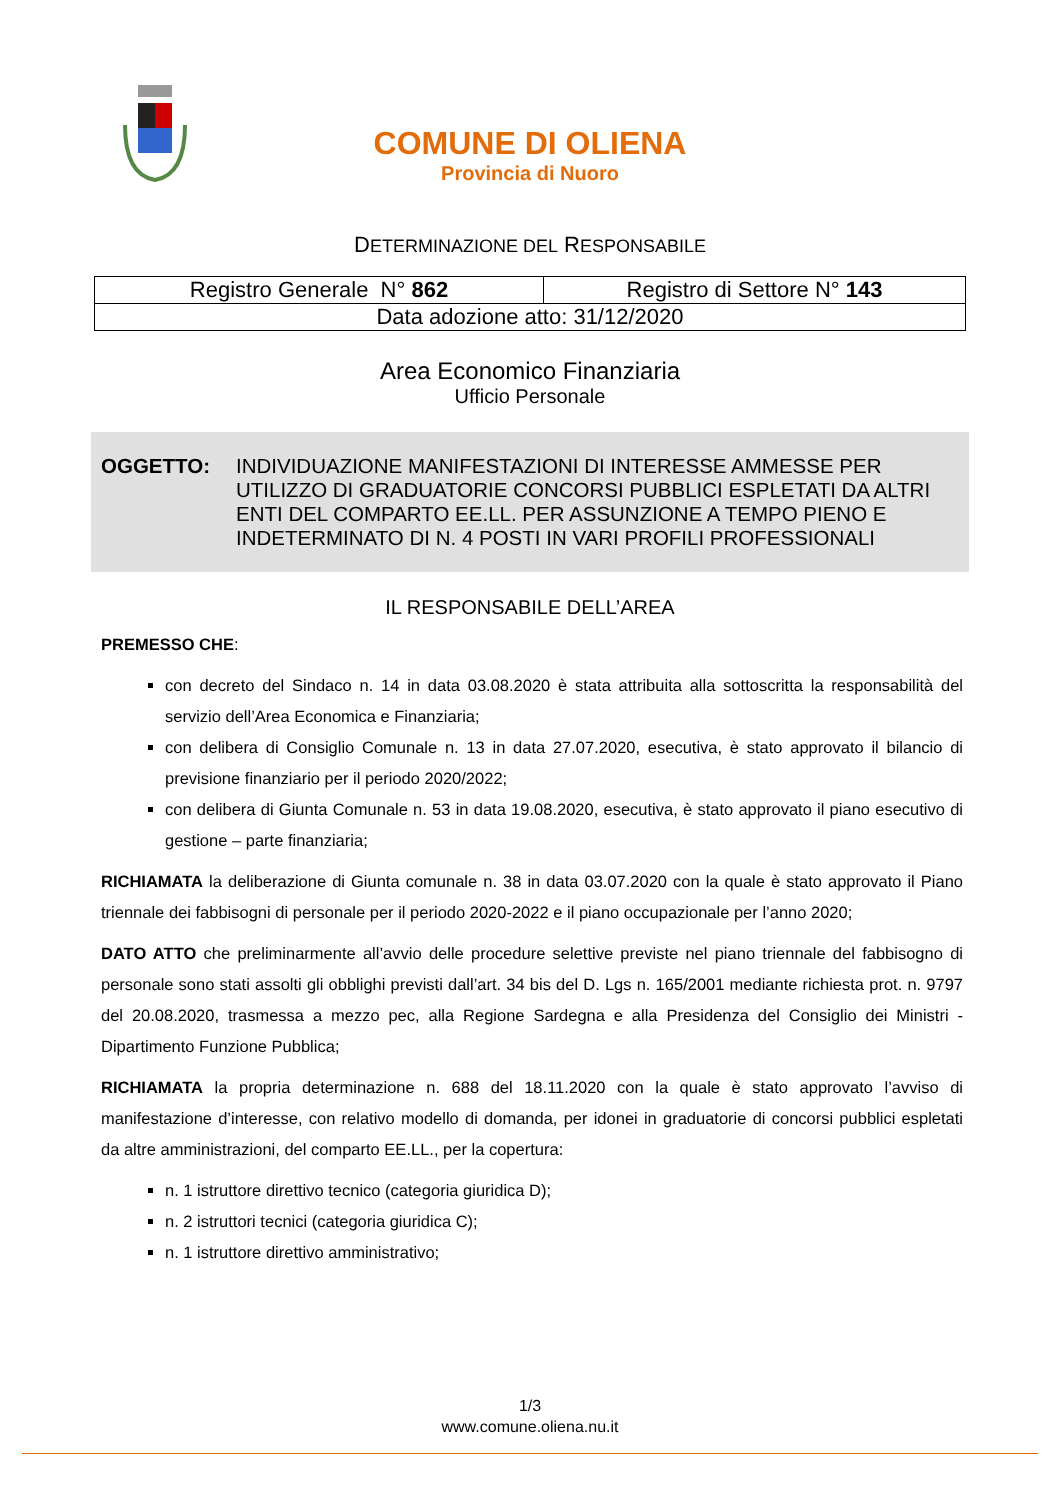COMUNE DI OLIENA
Provincia di Nuoro
DETERMINAZIONE DEL RESPONSABILE
| Registro Generale N° 862 | Registro di Settore N° 143 |
| Data adozione atto: 31/12/2020 | |
Area Economico Finanziaria
Ufficio Personale
OGGETTO: INDIVIDUAZIONE MANIFESTAZIONI DI INTERESSE AMMESSE PER UTILIZZO DI GRADUATORIE CONCORSI PUBBLICI ESPLETATI DA ALTRI ENTI DEL COMPARTO EE.LL. PER ASSUNZIONE A TEMPO PIENO E INDETERMINATO DI N. 4 POSTI IN VARI PROFILI PROFESSIONALI
IL RESPONSABILE DELL’AREA
PREMESSO CHE:
con decreto del Sindaco n. 14 in data 03.08.2020 è stata attribuita alla sottoscritta la responsabilità del servizio dell’Area Economica e Finanziaria;
con delibera di Consiglio Comunale n. 13 in data 27.07.2020, esecutiva, è stato approvato il bilancio di previsione finanziario per il periodo 2020/2022;
con delibera di Giunta Comunale n. 53 in data 19.08.2020, esecutiva, è stato approvato il piano esecutivo di gestione – parte finanziaria;
RICHIAMATA la deliberazione di Giunta comunale n. 38 in data 03.07.2020 con la quale è stato approvato il Piano triennale dei fabbisogni di personale per il periodo 2020-2022 e il piano occupazionale per l’anno 2020;
DATO ATTO che preliminarmente all’avvio delle procedure selettive previste nel piano triennale del fabbisogno di personale sono stati assolti gli obblighi previsti dall’art. 34 bis del D. Lgs n. 165/2001 mediante richiesta prot. n. 9797 del 20.08.2020, trasmessa a mezzo pec, alla Regione Sardegna e alla Presidenza del Consiglio dei Ministri - Dipartimento Funzione Pubblica;
RICHIAMATA la propria determinazione n. 688 del 18.11.2020 con la quale è stato approvato l’avviso di manifestazione d’interesse, con relativo modello di domanda, per idonei in graduatorie di concorsi pubblici espletati da altre amministrazioni, del comparto EE.LL., per la copertura:
n. 1 istruttore direttivo tecnico (categoria giuridica D);
n. 2 istruttori tecnici (categoria giuridica C);
n. 1 istruttore direttivo amministrativo;
1/3
www.comune.oliena.nu.it